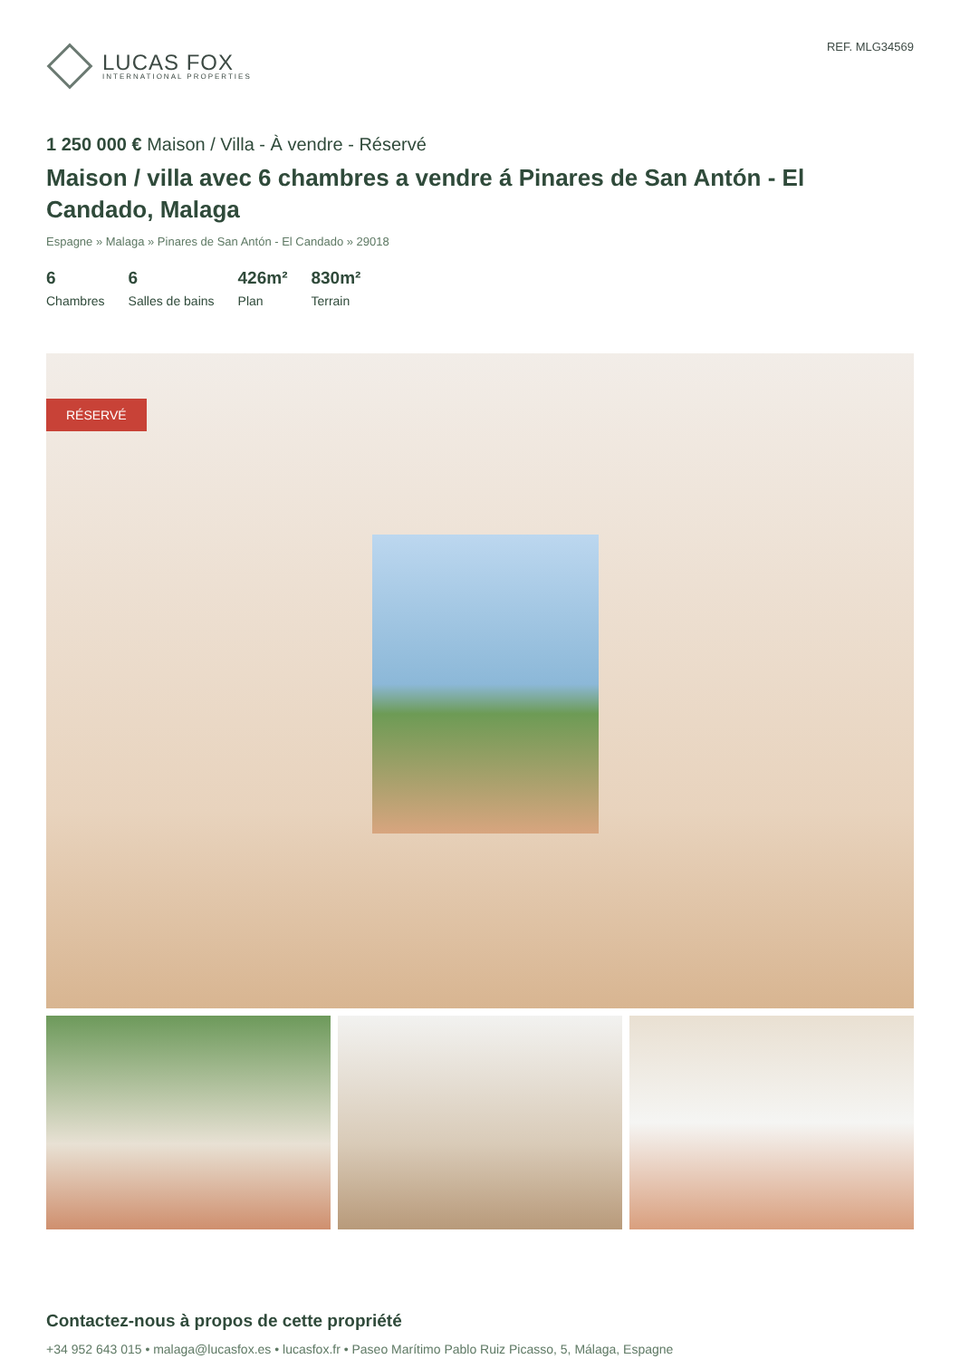LUCAS FOX
INTERNATIONAL PROPERTIES
REF. MLG34569
1 250 000 € Maison / Villa - À vendre - Réservé
Maison / villa avec 6 chambres a vendre á Pinares de San Antón - El Candado, Malaga
Espagne » Malaga » Pinares de San Antón - El Candado » 29018
6
Chambres
6
Salles de bains
426m²
Plan
830m²
Terrain
RÉSERVÉ
Contactez-nous à propos de cette propriété
+34 952 643 015 • malaga@lucasfox.es • lucasfox.fr • Paseo Marítimo Pablo Ruiz Picasso, 5, Málaga, Espagne